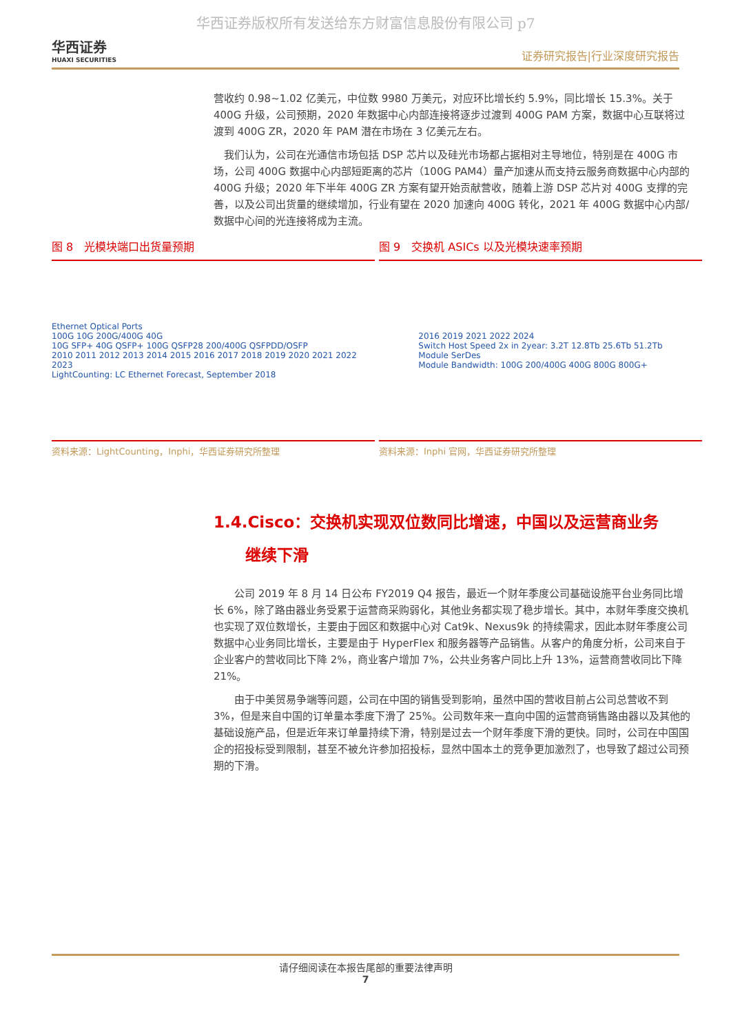华西证券版权所有发送给东方财富信息股份有限公司 p7
华西证券
HUAXI SECURITIES
证券研究报告|行业深度研究报告
营收约 0.98~1.02 亿美元，中位数 9980 万美元，对应环比增长约 5.9%，同比增长 15.3%。关于 400G 升级，公司预期，2020 年数据中心内部连接将逐步过渡到 400G PAM 方案，数据中心互联将过渡到 400G ZR，2020 年 PAM 潜在市场在 3 亿美元左右。
　我们认为，公司在光通信市场包括 DSP 芯片以及硅光市场都占据相对主导地位，特别是在 400G 市场，公司 400G 数据中心内部短距离的芯片（100G PAM4）量产加速从而支持云服务商数据中心内部的 400G 升级；2020 年下半年 400G ZR 方案有望开始贡献营收，随着上游 DSP 芯片对 400G 支撑的完善，以及公司出货量的继续增加，行业有望在 2020 加速向 400G 转化，2021 年 400G 数据中心内部/数据中心间的光连接将成为主流。
图 8　光模块端口出货量预期
Ethernet Optical Ports
100G 10G 200G/400G 40G
10G SFP+ 40G QSFP+ 100G QSFP28 200/400G QSFPDD/OSFP
2010 2011 2012 2013 2014 2015 2016 2017 2018 2019 2020 2021 2022 2023
LightCounting: LC Ethernet Forecast, September 2018
资料来源：LightCounting，Inphi，华西证券研究所整理
图 9　交换机 ASICs 以及光模块速率预期
2016 2019 2021 2022 2024
Switch Host Speed 2x in 2year: 3.2T 12.8Tb 25.6Tb 51.2Tb
Module SerDes
Module Bandwidth: 100G 200/400G 400G 800G 800G+
资料来源：Inphi 官网，华西证券研究所整理
1.4.Cisco：交换机实现双位数同比增速，中国以及运营商业务
　　继续下滑
　　公司 2019 年 8 月 14 日公布 FY2019 Q4 报告，最近一个财年季度公司基础设施平台业务同比增长 6%，除了路由器业务受累于运营商采购弱化，其他业务都实现了稳步增长。其中，本财年季度交换机也实现了双位数增长，主要由于园区和数据中心对 Cat9k、Nexus9k 的持续需求，因此本财年季度公司数据中心业务同比增长，主要是由于 HyperFlex 和服务器等产品销售。从客户的角度分析，公司来自于企业客户的营收同比下降 2%，商业客户增加 7%，公共业务客户同比上升 13%，运营商营收同比下降 21%。
　　由于中美贸易争端等问题，公司在中国的销售受到影响，虽然中国的营收目前占公司总营收不到 3%，但是来自中国的订单量本季度下滑了 25%。公司数年来一直向中国的运营商销售路由器以及其他的基础设施产品，但是近年来订单量持续下滑，特别是过去一个财年季度下滑的更快。同时，公司在中国国企的招投标受到限制，甚至不被允许参加招投标，显然中国本土的竞争更加激烈了，也导致了超过公司预期的下滑。
请仔细阅读在本报告尾部的重要法律声明
7